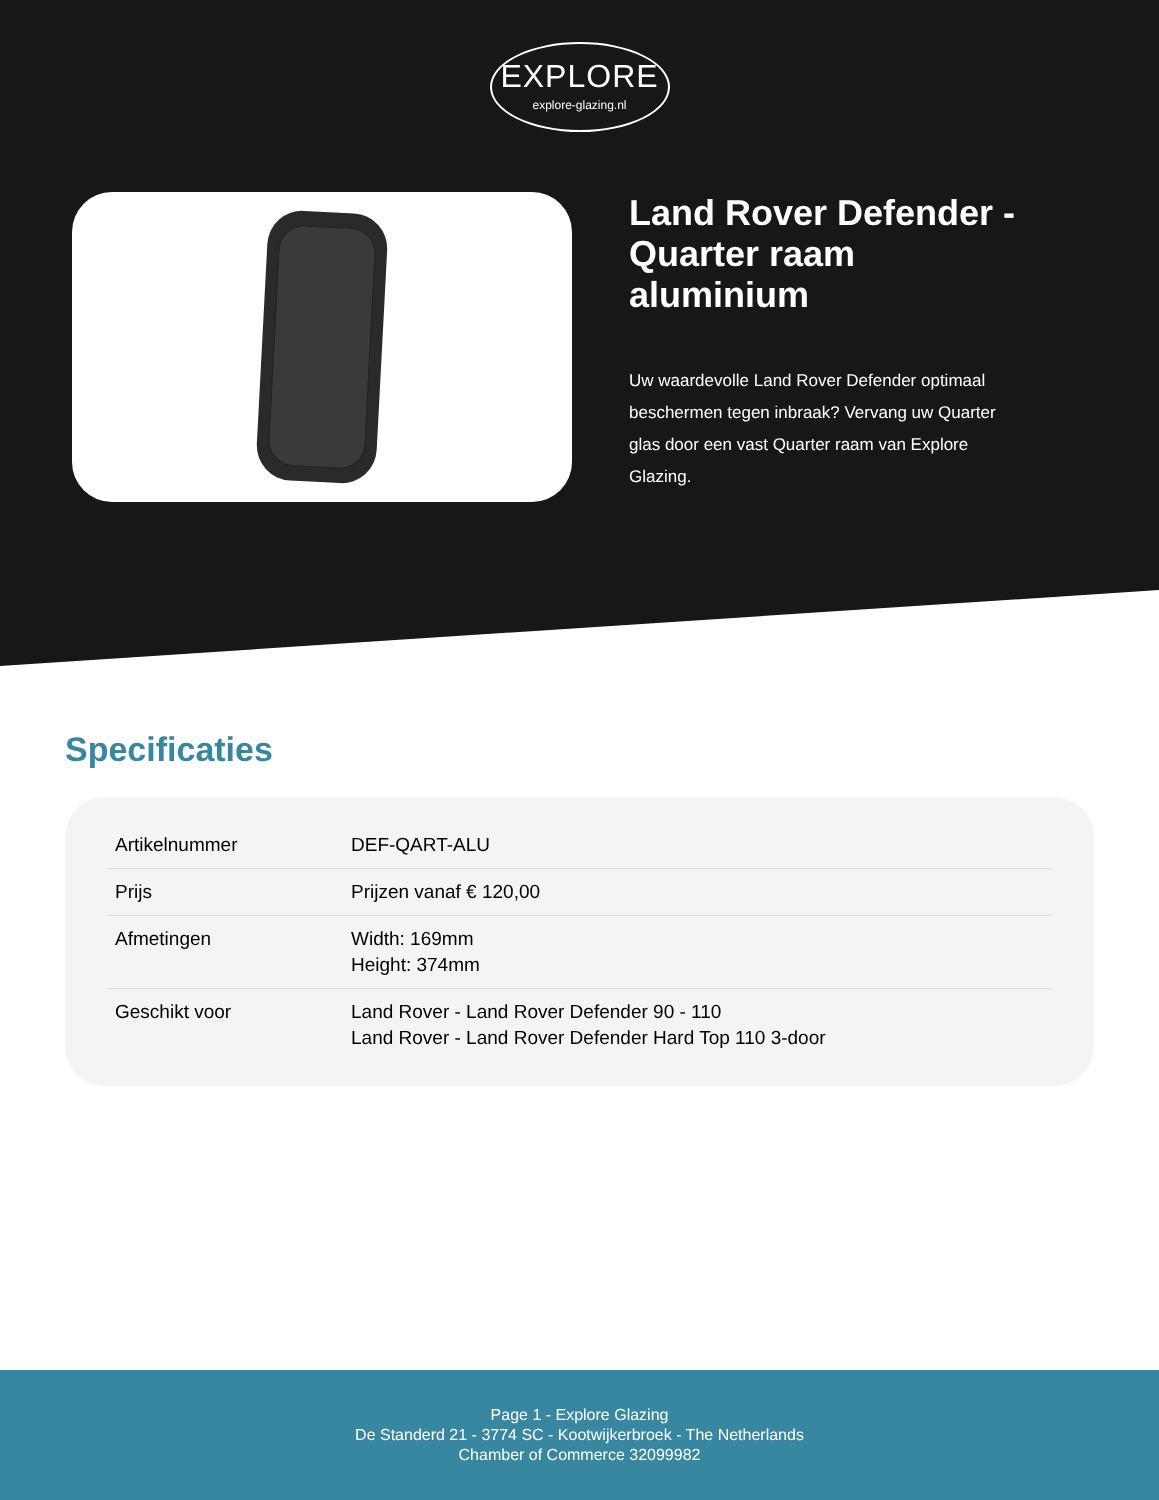EXPLORE explore-glazing.nl
Land Rover Defender - Quarter raam aluminium
Uw waardevolle Land Rover Defender optimaal beschermen tegen inbraak? Vervang uw Quarter glas door een vast Quarter raam van Explore Glazing.
Specificaties
| Artikelnummer | DEF-QART-ALU |
| Prijs | Prijzen vanaf € 120,00 |
| Afmetingen | Width: 169mm Height: 374mm |
| Geschikt voor | Land Rover - Land Rover Defender 90 - 110 Land Rover - Land Rover Defender Hard Top 110 3-door |
Page 1 - Explore Glazing
De Standerd 21 - 3774 SC - Kootwijkerbroek - The Netherlands
Chamber of Commerce 32099982